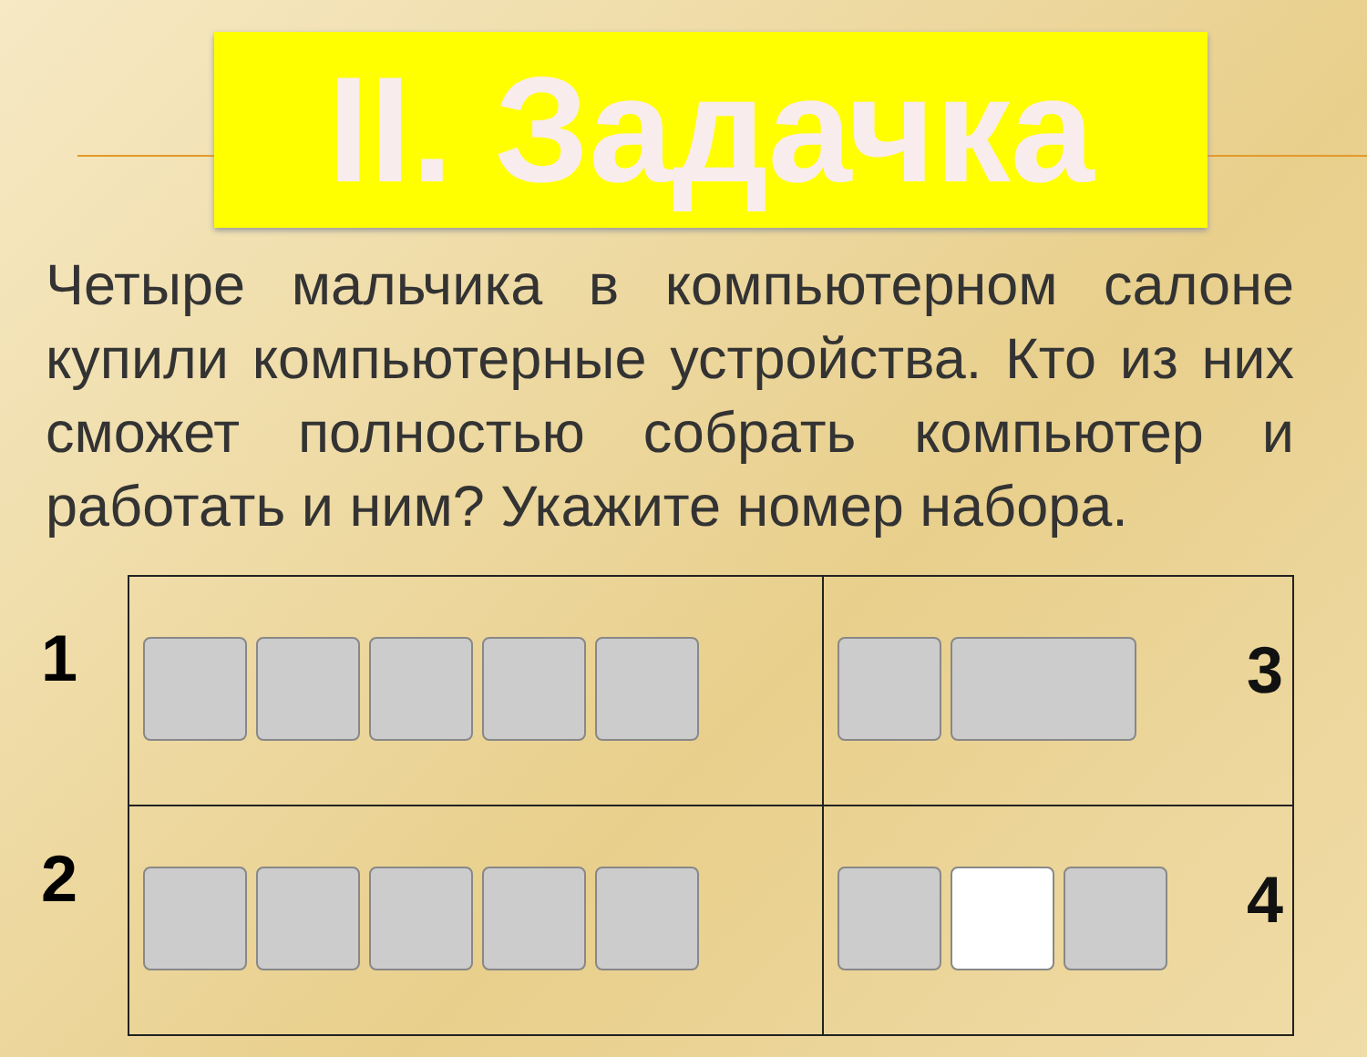II. Задачка
Четыре мальчика в компьютерном салоне купили компьютерные устройства. Кто из них сможет полностью собрать компьютер и работать и ним? Укажите номер набора.
1
2
| | 3 |
| | 4 |